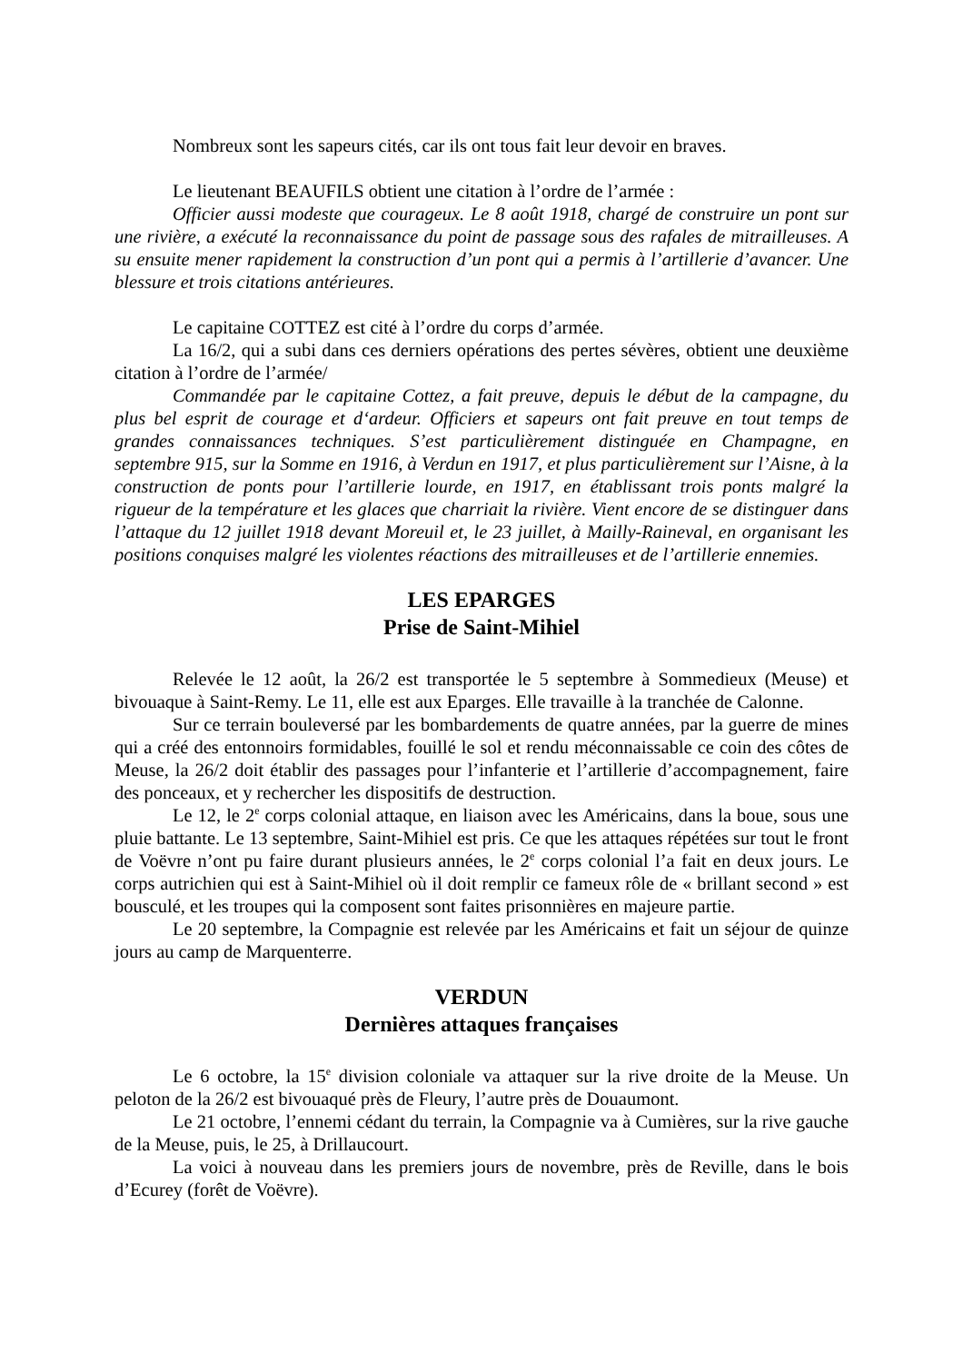Nombreux sont les sapeurs cités, car ils ont tous fait leur devoir en braves.
Le lieutenant BEAUFILS obtient une citation à l’ordre de l’armée :
Officier aussi modeste que courageux. Le 8 août 1918, chargé de construire un pont sur une rivière, a exécuté la reconnaissance du point de passage sous des rafales de mitrailleuses. A su ensuite mener rapidement la construction d’un pont qui a permis à l’artillerie d’avancer. Une blessure et trois citations antérieures.
Le capitaine COTTEZ est cité à l’ordre du corps d’armée.
La 16/2, qui a subi dans ces derniers opérations des pertes sévères, obtient une deuxième citation à l’ordre de l’armée/
Commandée par le capitaine Cottez, a fait preuve, depuis le début de la campagne, du plus bel esprit de courage et d‘ardeur. Officiers et sapeurs ont fait preuve en tout temps de grandes connaissances techniques. S’est particulièrement distinguée en Champagne, en septembre 915, sur la Somme en 1916, à Verdun en 1917, et plus particulièrement sur l’Aisne, à la construction de ponts pour l’artillerie lourde, en 1917, en établissant trois ponts malgré la rigueur de la température et les glaces que charriait la rivière. Vient encore de se distinguer dans l’attaque du 12 juillet 1918 devant Moreuil et, le 23 juillet, à Mailly-Raineval, en organisant les positions conquises malgré les violentes réactions des mitrailleuses et de l’artillerie ennemies.
LES EPARGES
Prise de Saint-Mihiel
Relevée le 12 août, la 26/2 est transportée le 5 septembre à Sommedieux (Meuse) et bivouaque à Saint-Remy. Le 11, elle est aux Eparges. Elle travaille à la tranchée de Calonne.
Sur ce terrain bouleversé par les bombardements de quatre années, par la guerre de mines qui a créé des entonnoirs formidables, fouillé le sol et rendu méconnaissable ce coin des côtes de Meuse, la 26/2 doit établir des passages pour l’infanterie et l’artillerie d’accompagnement, faire des ponceaux, et y rechercher les dispositifs de destruction.
Le 12, le 2<sup>e</sup> corps colonial attaque, en liaison avec les Américains, dans la boue, sous une pluie battante. Le 13 septembre, Saint-Mihiel est pris. Ce que les attaques répétées sur tout le front de Voëvre n’ont pu faire durant plusieurs années, le 2<sup>e</sup> corps colonial l’a fait en deux jours. Le corps autrichien qui est à Saint-Mihiel où il doit remplir ce fameux rôle de « brillant second » est bousculé, et les troupes qui la composent sont faites prisonnières en majeure partie.
Le 20 septembre, la Compagnie est relevée par les Américains et fait un séjour de quinze jours au camp de Marquenterre.
VERDUN
Dernières attaques françaises
Le 6 octobre, la 15<sup>e</sup> division coloniale va attaquer sur la rive droite de la Meuse. Un peloton de la 26/2 est bivouaqué près de Fleury, l’autre près de Douaumont.
Le 21 octobre, l’ennemi cédant du terrain, la Compagnie va à Cumières, sur la rive gauche de la Meuse, puis, le 25, à Drillaucourt.
La voici à nouveau dans les premiers jours de novembre, près de Reville, dans le bois d’Ecurey (forêt de Voëvre).